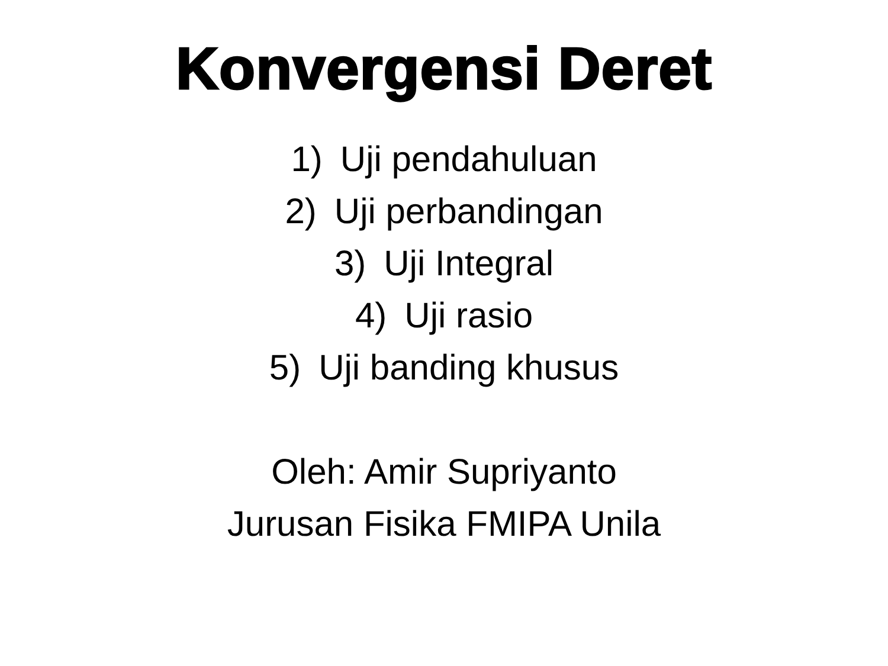Konvergensi Deret
1) Uji pendahuluan
2) Uji perbandingan
3) Uji Integral
4) Uji rasio
5) Uji banding khusus
Oleh: Amir Supriyanto
Jurusan Fisika FMIPA Unila